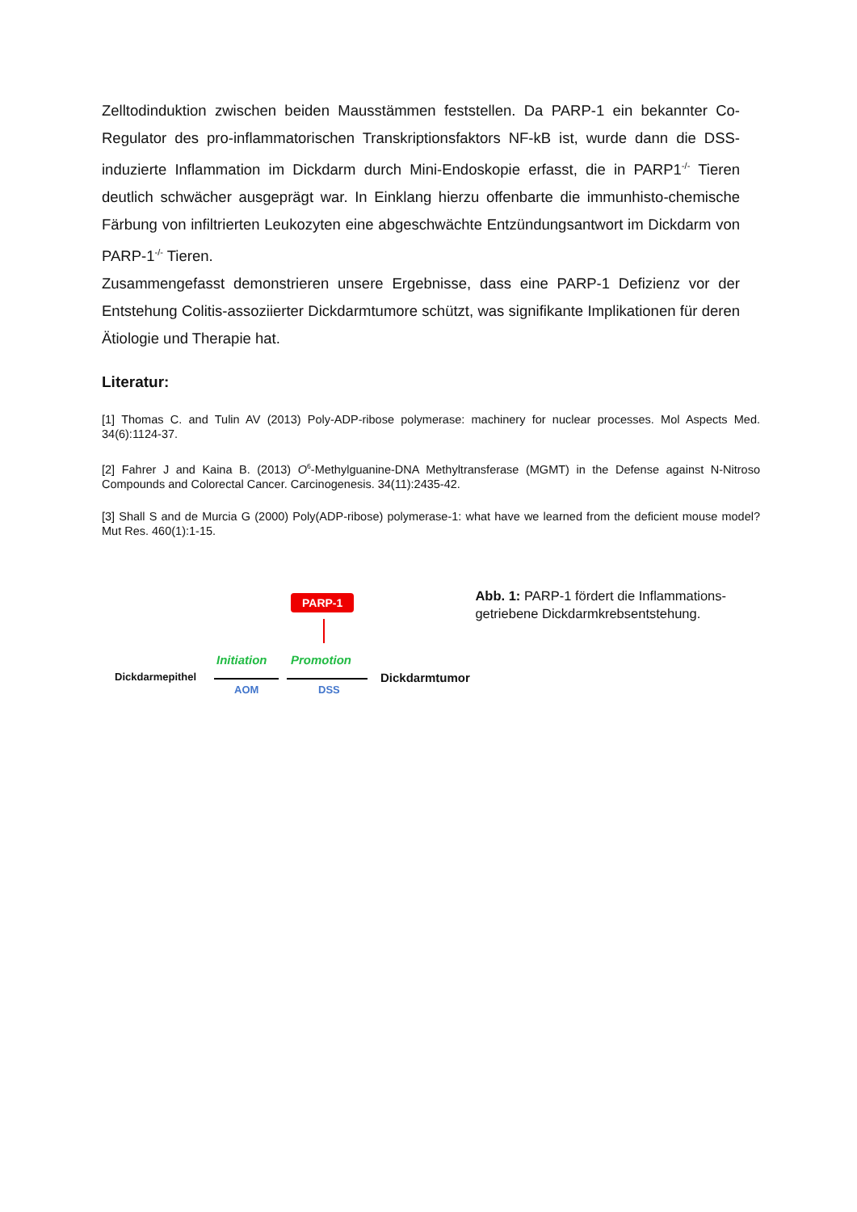Zelltodinduktion zwischen beiden Mausstämmen feststellen. Da PARP-1 ein bekannter Co-Regulator des pro-inflammatorischen Transkriptionsfaktors NF-kB ist, wurde dann die DSS-induzierte Inflammation im Dickdarm durch Mini-Endoskopie erfasst, die in PARP1<sup>-/-</sup> Tieren deutlich schwächer ausgeprägt war. In Einklang hierzu offenbarte die immunhisto-chemische Färbung von infiltrierten Leukozyten eine abgeschwächte Entzündungsantwort im Dickdarm von PARP-1<sup>-/-</sup> Tieren.
Zusammengefasst demonstrieren unsere Ergebnisse, dass eine PARP-1 Defizienz vor der Entstehung Colitis-assoziierter Dickdarmtumore schützt, was signifikante Implikationen für deren Ätiologie und Therapie hat.
Literatur:
[1] Thomas C. and Tulin AV (2013) Poly-ADP-ribose polymerase: machinery for nuclear processes. Mol Aspects Med. 34(6):1124-37.
[2] Fahrer J and Kaina B. (2013) O<sup>6</sup>-Methylguanine-DNA Methyltransferase (MGMT) in the Defense against N-Nitroso Compounds and Colorectal Cancer. Carcinogenesis. 34(11):2435-42.
[3] Shall S and de Murcia G (2000) Poly(ADP-ribose) polymerase-1: what have we learned from the deficient mouse model? Mut Res. 460(1):1-15.
PARP-1
Initiation Promotion
Dickdarmepithel Dickdarmtumor
AOM DSS
Abb. 1: PARP-1 fördert die Inflammations-getriebene Dickdarmkrebsentstehung.